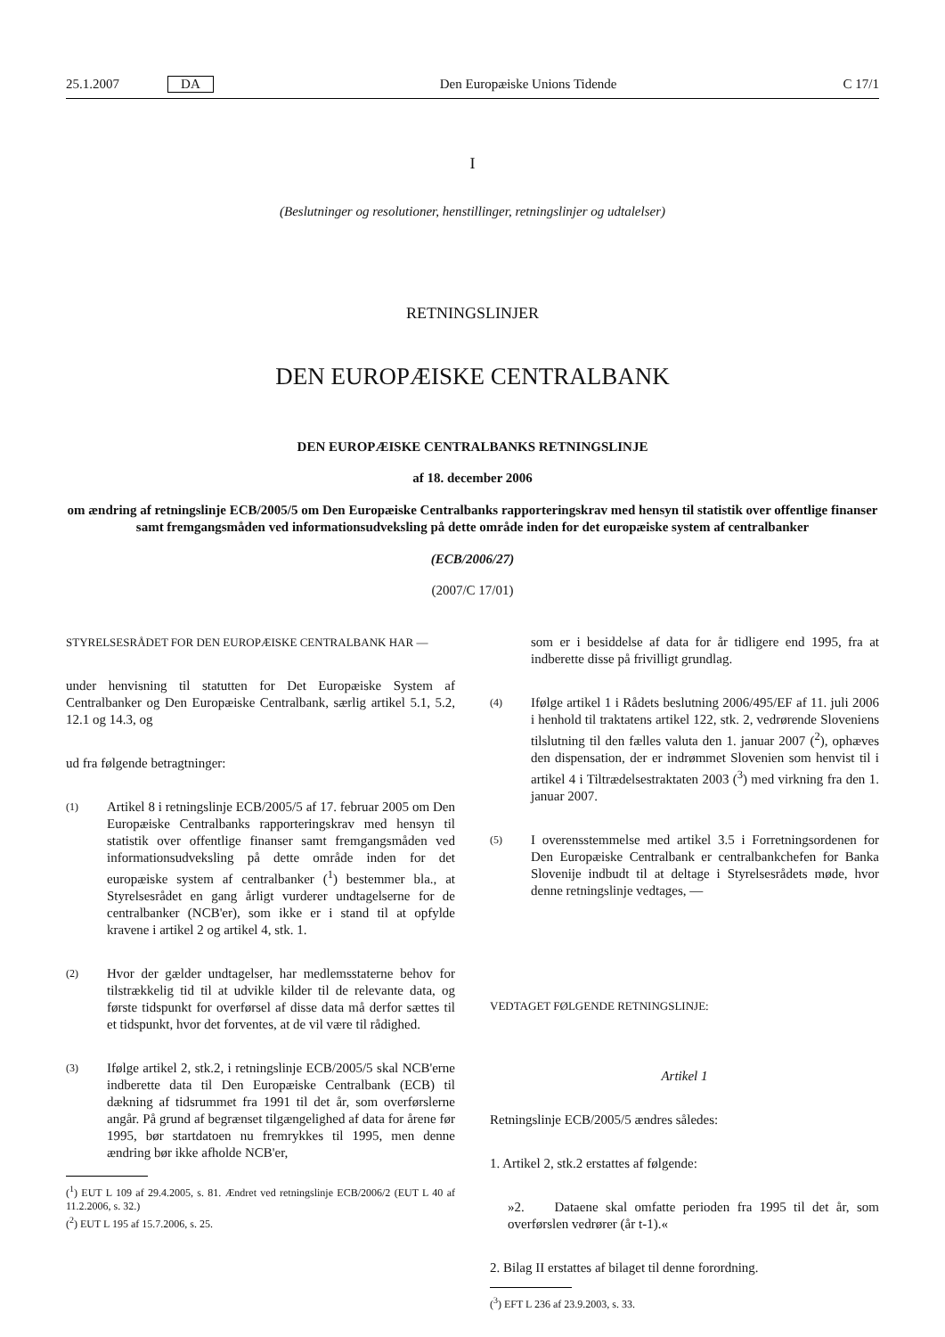25.1.2007 DA Den Europæiske Unions Tidende C 17/1
I
(Beslutninger og resolutioner, henstillinger, retningslinjer og udtalelser)
RETNINGSLINJER
DEN EUROPÆISKE CENTRALBANK
DEN EUROPÆISKE CENTRALBANKS RETNINGSLINJE
af 18. december 2006
om ændring af retningslinje ECB/2005/5 om Den Europæiske Centralbanks rapporteringskrav med hensyn til statistik over offentlige finanser samt fremgangsmåden ved informationsudveksling på dette område inden for det europæiske system af centralbanker
(ECB/2006/27)
(2007/C 17/01)
STYRELSESRÅDET FOR DEN EUROPÆISKE CENTRALBANK HAR —
under henvisning til statutten for Det Europæiske System af Centralbanker og Den Europæiske Centralbank, særlig artikel 5.1, 5.2, 12.1 og 14.3, og
ud fra følgende betragtninger:
(1) Artikel 8 i retningslinje ECB/2005/5 af 17. februar 2005 om Den Europæiske Centralbanks rapporteringskrav med hensyn til statistik over offentlige finanser samt fremgangsmåden ved informationsudveksling på dette område inden for det europæiske system af centralbanker (<sup>1</sup>) bestemmer bla., at Styrelsesrådet en gang årligt vurderer undtagelserne for de centralbanker (NCB'er), som ikke er i stand til at opfylde kravene i artikel 2 og artikel 4, stk. 1.
(2) Hvor der gælder undtagelser, har medlemsstaterne behov for tilstrækkelig tid til at udvikle kilder til de relevante data, og første tidspunkt for overførsel af disse data må derfor sættes til et tidspunkt, hvor det forventes, at de vil være til rådighed.
(3) Ifølge artikel 2, stk.2, i retningslinje ECB/2005/5 skal NCB'erne indberette data til Den Europæiske Centralbank (ECB) til dækning af tidsrummet fra 1991 til det år, som overførslerne angår. På grund af begrænset tilgængelighed af data for årene før 1995, bør startdatoen nu fremrykkes til 1995, men denne ændring bør ikke afholde NCB'er,
(<sup>1</sup>) EUT L 109 af 29.4.2005, s. 81. Ændret ved retningslinje ECB/2006/2 (EUT L 40 af 11.2.2006, s. 32.)
(<sup>2</sup>) EUT L 195 af 15.7.2006, s. 25.
som er i besiddelse af data for år tidligere end 1995, fra at indberette disse på frivilligt grundlag.
(4) Ifølge artikel 1 i Rådets beslutning 2006/495/EF af 11. juli 2006 i henhold til traktatens artikel 122, stk. 2, vedrørende Sloveniens tilslutning til den fælles valuta den 1. januar 2007 (<sup>2</sup>), ophæves den dispensation, der er indrømmet Slovenien som henvist til i artikel 4 i Tiltrædelsestraktaten 2003 (<sup>3</sup>) med virkning fra den 1. januar 2007.
(5) I overensstemmelse med artikel 3.5 i Forretningsordenen for Den Europæiske Centralbank er centralbankchefen for Banka Slovenije indbudt til at deltage i Styrelsesrådets møde, hvor denne retningslinje vedtages, —
VEDTAGET FØLGENDE RETNINGSLINJE:
Artikel 1
Retningslinje ECB/2005/5 ændres således:
1. Artikel 2, stk.2 erstattes af følgende:
»2. Dataene skal omfatte perioden fra 1995 til det år, som overførslen vedrører (år t-1).«
2. Bilag II erstattes af bilaget til denne forordning.
(<sup>3</sup>) EFT L 236 af 23.9.2003, s. 33.